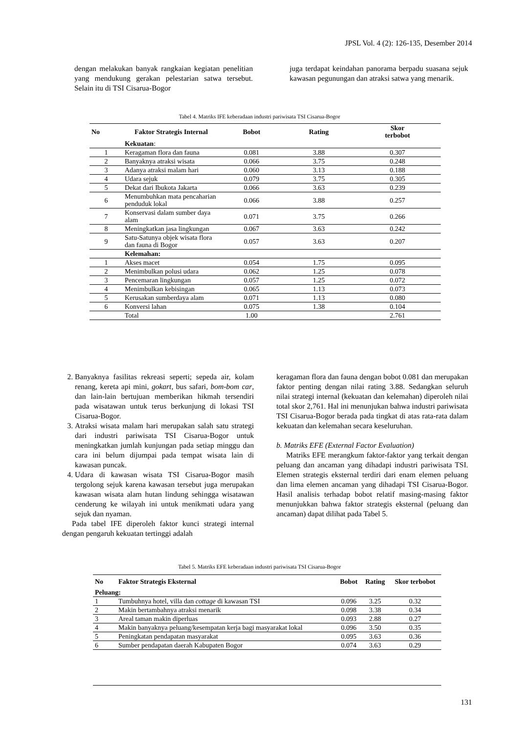JPSL Vol. 4 (2): 126-135, Desember 2014
dengan melakukan banyak rangkaian kegiatan penelitian yang mendukung gerakan pelestarian satwa tersebut. Selain itu di TSI Cisarua-Bogor
juga terdapat keindahan panorama berpadu suasana sejuk kawasan pegunungan dan atraksi satwa yang menarik.
Tabel 4. Matriks IFE keberadaan industri pariwisata TSI Cisarua-Bogor
| No | Faktor Strategis Internal | Bobot | Rating | Skor terbobot |
| --- | --- | --- | --- | --- |
| | Kekuatan : | | | |
| 1 | Keragaman flora dan fauna | 0.081 | 3.88 | 0.307 |
| 2 | Banyaknya atraksi wisata | 0.066 | 3.75 | 0.248 |
| 3 | Adanya atraksi malam hari | 0.060 | 3.13 | 0.188 |
| 4 | Udara sejuk | 0.079 | 3.75 | 0.305 |
| 5 | Dekat dari Ibukota Jakarta | 0.066 | 3.63 | 0.239 |
| 6 | Menumbuhkan mata pencaharian penduduk lokal | 0.066 | 3.88 | 0.257 |
| 7 | Konservasi dalam sumber daya alam | 0.071 | 3.75 | 0.266 |
| 8 | Meningkatkan jasa lingkungan | 0.067 | 3.63 | 0.242 |
| 9 | Satu-Satunya objek wisata flora dan fauna di Bogor | 0.057 | 3.63 | 0.207 |
| | Kelemahan: | | | |
| 1 | Akses macet | 0.054 | 1.75 | 0.095 |
| 2 | Menimbulkan polusi udara | 0.062 | 1.25 | 0.078 |
| 3 | Pencemaran lingkungan | 0.057 | 1.25 | 0.072 |
| 4 | Menimbulkan kebisingan | 0.065 | 1.13 | 0.073 |
| 5 | Kerusakan sumberdaya alam | 0.071 | 1.13 | 0.080 |
| 6 | Konversi lahan | 0.075 | 1.38 | 0.104 |
| | Total | 1.00 | | 2.761 |
2. Banyaknya fasilitas rekreasi seperti; sepeda air, kolam renang, kereta api mini, gokart, bus safari, bom-bom car, dan lain-lain bertujuan memberikan hikmah tersendiri pada wisatawan untuk terus berkunjung di lokasi TSI Cisarua-Bogor.
3. Atraksi wisata malam hari merupakan salah satu strategi dari industri pariwisata TSI Cisarua-Bogor untuk meningkatkan jumlah kunjungan pada setiap minggu dan cara ini belum dijumpai pada tempat wisata lain di kawasan puncak.
4. Udara di kawasan wisata TSI Cisarua-Bogor masih tergolong sejuk karena kawasan tersebut juga merupakan kawasan wisata alam hutan lindung sehingga wisatawan cenderung ke wilayah ini untuk menikmati udara yang sejuk dan nyaman.
Pada tabel IFE diperoleh faktor kunci strategi internal dengan pengaruh kekuatan tertinggi adalah
keragaman flora dan fauna dengan bobot 0.081 dan merupakan faktor penting dengan nilai rating 3.88. Sedangkan seluruh nilai strategi internal (kekuatan dan kelemahan) diperoleh nilai total skor 2,761. Hal ini menunjukan bahwa industri pariwisata TSI Cisarua-Bogor berada pada tingkat di atas rata-rata dalam kekuatan dan kelemahan secara keseluruhan.
b. Matriks EFE (External Factor Evaluation)
Matriks EFE merangkum faktor-faktor yang terkait dengan peluang dan ancaman yang dihadapi industri pariwisata TSI. Elemen strategis eksternal terdiri dari enam elemen peluang dan lima elemen ancaman yang dihadapi TSI Cisarua-Bogor. Hasil analisis terhadap bobot relatif masing-masing faktor menunjukkan bahwa faktor strategis eksternal (peluang dan ancaman) dapat dilihat pada Tabel 5.
Tabel 5. Matriks EFE keberadaan industri pariwisata TSI Cisarua-Bogor
| No | Faktor Strategis Eksternal | Bobot | Rating | Skor terbobot |
| --- | --- | --- | --- | --- |
| Peluang: | | | | |
| 1 | Tumbuhnya hotel, villa dan cottage di kawasan TSI | 0.096 | 3.25 | 0.32 |
| 2 | Makin bertambahnya atraksi menarik | 0.098 | 3.38 | 0.34 |
| 3 | Areal taman makin diperluas | 0.093 | 2.88 | 0.27 |
| 4 | Makin banyaknya peluang/kesempatan kerja bagi masyarakat lokal | 0.096 | 3.50 | 0.35 |
| 5 | Peningkatan pendapatan masyarakat | 0.095 | 3.63 | 0.36 |
| 6 | Sumber pendapatan daerah Kabupaten Bogor | 0.074 | 3.63 | 0.29 |
131